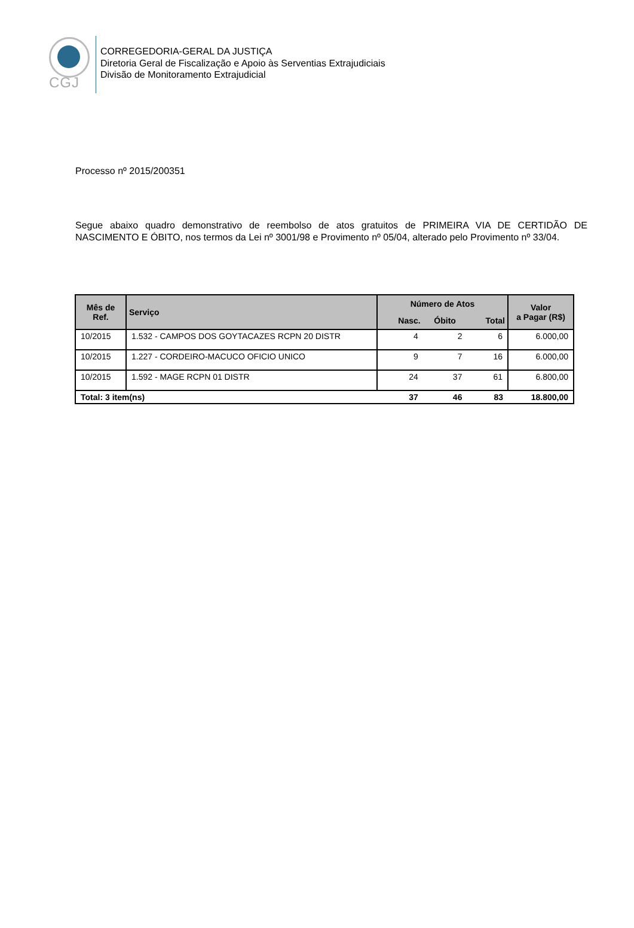CGJ
CORREGEDORIA-GERAL DA JUSTIÇA
Diretoria Geral de Fiscalização e Apoio às Serventias Extrajudiciais
Divisão de Monitoramento Extrajudicial
Processo nº 2015/200351
Segue abaixo quadro demonstrativo de reembolso de atos gratuitos de PRIMEIRA VIA DE CERTIDÃO DE NASCIMENTO E ÓBITO, nos termos da Lei nº 3001/98 e Provimento nº 05/04, alterado pelo Provimento nº 33/04.
| Mês de Ref. | Serviço | Número de Atos | | | Valor a Pagar (R$) |
| --- | --- | --- | --- | --- | --- |
| | | Nasc. | Óbito | Total | |
| 10/2015 | 1.532 - CAMPOS DOS GOYTACAZES RCPN 20 DISTR | 4 | 2 | 6 | 6.000,00 |
| 10/2015 | 1.227 - CORDEIRO-MACUCO OFICIO UNICO | 9 | 7 | 16 | 6.000,00 |
| 10/2015 | 1.592 - MAGE RCPN 01 DISTR | 24 | 37 | 61 | 6.800,00 |
| Total: 3 item(ns) | | 37 | 46 | 83 | 18.800,00 |